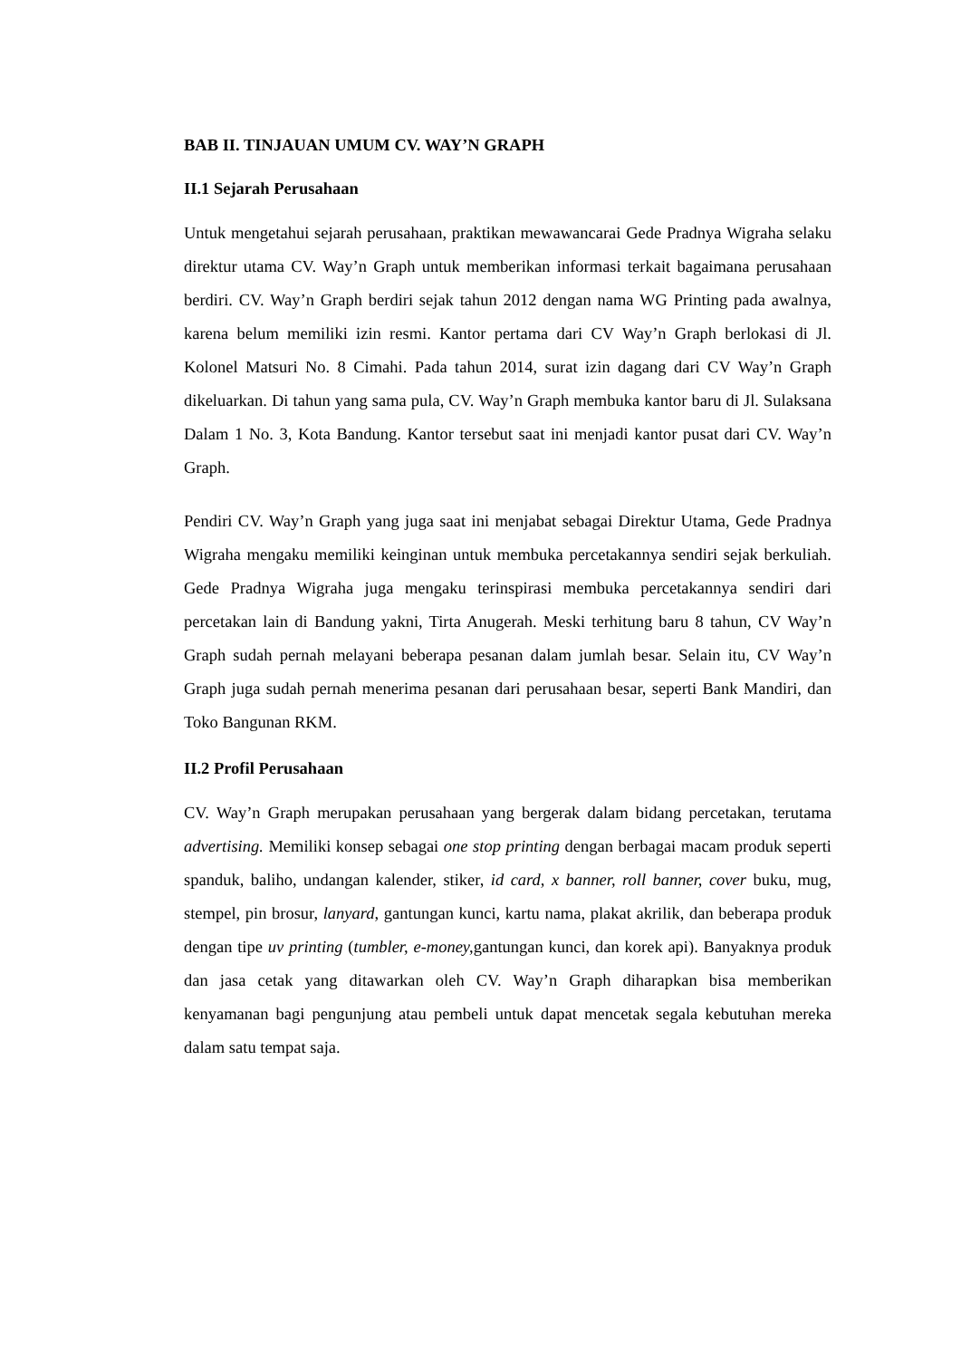BAB II. TINJAUAN UMUM CV. WAY’N GRAPH
II.1 Sejarah Perusahaan
Untuk mengetahui sejarah perusahaan, praktikan mewawancarai Gede Pradnya Wigraha selaku direktur utama CV. Way’n Graph untuk memberikan informasi terkait bagaimana perusahaan berdiri. CV. Way’n Graph berdiri sejak tahun 2012 dengan nama WG Printing pada awalnya, karena belum memiliki izin resmi. Kantor pertama dari CV Way’n Graph berlokasi di Jl. Kolonel Matsuri No. 8 Cimahi. Pada tahun 2014, surat izin dagang dari CV Way’n Graph dikeluarkan. Di tahun yang sama pula, CV. Way’n Graph membuka kantor baru di Jl. Sulaksana Dalam 1 No. 3, Kota Bandung. Kantor tersebut saat ini menjadi kantor pusat dari CV. Way’n Graph.
Pendiri CV. Way’n Graph yang juga saat ini menjabat sebagai Direktur Utama, Gede Pradnya Wigraha mengaku memiliki keinginan untuk membuka percetakannya sendiri sejak berkuliah. Gede Pradnya Wigraha juga mengaku terinspirasi membuka percetakannya sendiri dari percetakan lain di Bandung yakni, Tirta Anugerah. Meski terhitung baru 8 tahun, CV Way’n Graph sudah pernah melayani beberapa pesanan dalam jumlah besar. Selain itu, CV Way’n Graph juga sudah pernah menerima pesanan dari perusahaan besar, seperti Bank Mandiri, dan Toko Bangunan RKM.
II.2 Profil Perusahaan
CV. Way’n Graph merupakan perusahaan yang bergerak dalam bidang percetakan, terutama advertising. Memiliki konsep sebagai one stop printing dengan berbagai macam produk seperti spanduk, baliho, undangan kalender, stiker, id card, x banner, roll banner, cover buku, mug, stempel, pin brosur, lanyard, gantungan kunci, kartu nama, plakat akrilik, dan beberapa produk dengan tipe uv printing (tumbler, e-money, gantungan kunci, dan korek api). Banyaknya produk dan jasa cetak yang ditawarkan oleh CV. Way’n Graph diharapkan bisa memberikan kenyamanan bagi pengunjung atau pembeli untuk dapat mencetak segala kebutuhan mereka dalam satu tempat saja.